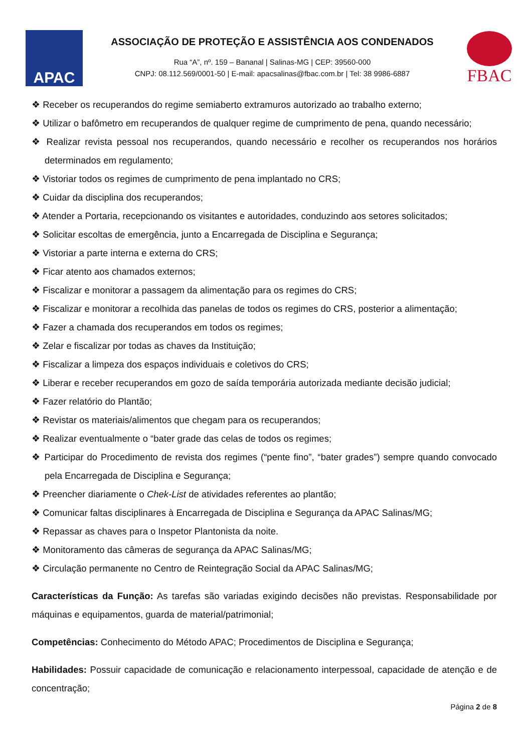APAC
ASSOCIAÇÃO DE PROTEÇÃO E ASSISTÊNCIA AOS CONDENADOS
Rua “A”, nº. 159 – Bananal | Salinas-MG | CEP: 39560-000
CNPJ: 08.112.569/0001-50 | E-mail: apacsalinas@fbac.com.br | Tel: 38 9986-6887
FBAC
❖ Receber os recuperandos do regime semiaberto extramuros autorizado ao trabalho externo;
❖ Utilizar o bafômetro em recuperandos de qualquer regime de cumprimento de pena, quando necessário;
❖ Realizar revista pessoal nos recuperandos, quando necessário e recolher os recuperandos nos horários determinados em regulamento;
❖ Vistoriar todos os regimes de cumprimento de pena implantado no CRS;
❖ Cuidar da disciplina dos recuperandos;
❖ Atender a Portaria, recepcionando os visitantes e autoridades, conduzindo aos setores solicitados;
❖ Solicitar escoltas de emergência, junto a Encarregada de Disciplina e Segurança;
❖ Vistoriar a parte interna e externa do CRS;
❖ Ficar atento aos chamados externos;
❖ Fiscalizar e monitorar a passagem da alimentação para os regimes do CRS;
❖ Fiscalizar e monitorar a recolhida das panelas de todos os regimes do CRS, posterior a alimentação;
❖ Fazer a chamada dos recuperandos em todos os regimes;
❖ Zelar e fiscalizar por todas as chaves da Instituição;
❖ Fiscalizar a limpeza dos espaços individuais e coletivos do CRS;
❖ Liberar e receber recuperandos em gozo de saída temporária autorizada mediante decisão judicial;
❖ Fazer relatório do Plantão;
❖ Revistar os materiais/alimentos que chegam para os recuperandos;
❖ Realizar eventualmente o “bater grade das celas de todos os regimes;
❖ Participar do Procedimento de revista dos regimes (“pente fino”, “bater grades”) sempre quando convocado pela Encarregada de Disciplina e Segurança;
❖ Preencher diariamente o Chek-List de atividades referentes ao plantão;
❖ Comunicar faltas disciplinares à Encarregada de Disciplina e Segurança da APAC Salinas/MG;
❖ Repassar as chaves para o Inspetor Plantonista da noite.
❖ Monitoramento das câmeras de segurança da APAC Salinas/MG;
❖ Circulação permanente no Centro de Reintegração Social da APAC Salinas/MG;
Características da Função: As tarefas são variadas exigindo decisões não previstas. Responsabilidade por máquinas e equipamentos, guarda de material/patrimonial;
Competências: Conhecimento do Método APAC; Procedimentos de Disciplina e Segurança;
Habilidades: Possuir capacidade de comunicação e relacionamento interpessoal, capacidade de atenção e de concentração;
Página 2 de 8